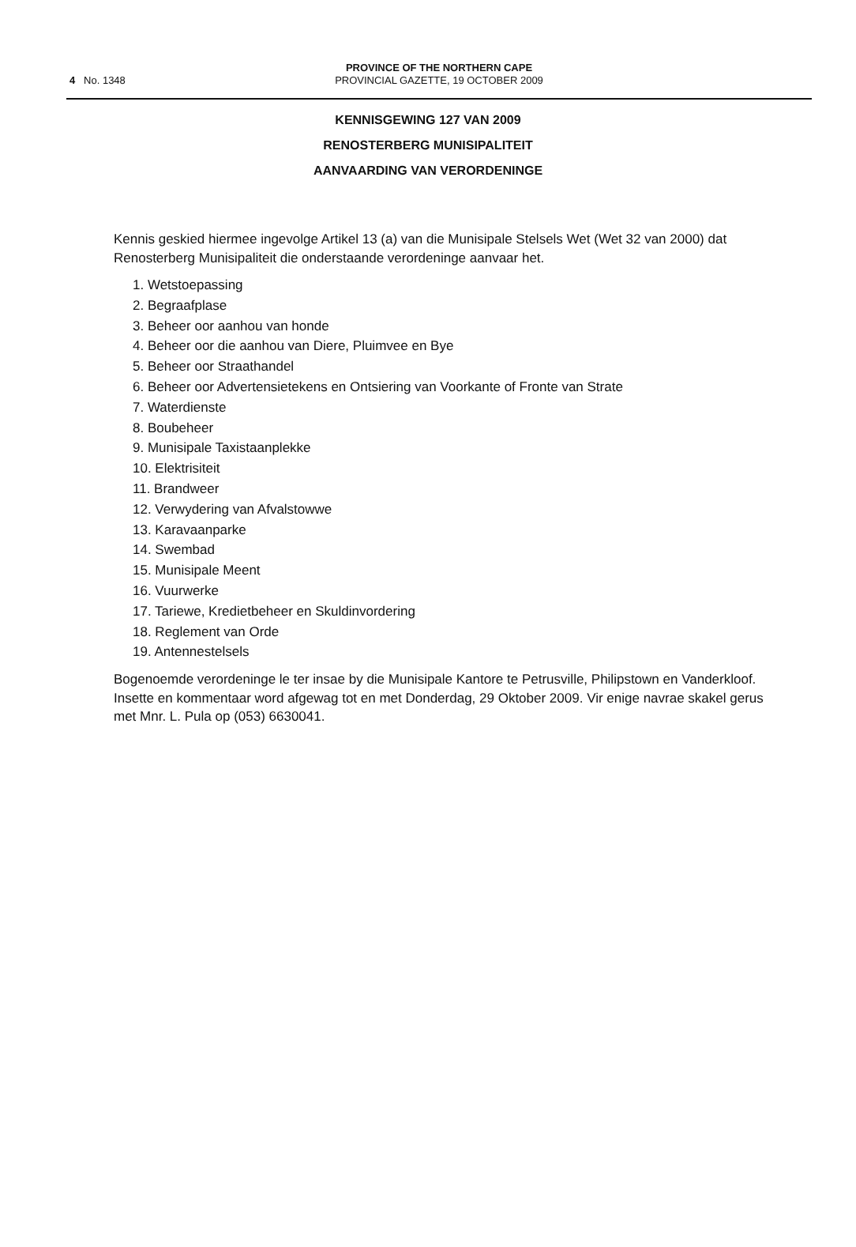4 No. 1348
PROVINCE OF THE NORTHERN CAPE
PROVINCIAL GAZETTE, 19 OCTOBER 2009
KENNISGEWING 127 VAN 2009
RENOSTERBERG MUNISIPALITEIT
AANVAARDING VAN VERORDENINGE
Kennis geskied hiermee ingevolge Artikel 13 (a) van die Munisipale Stelsels Wet (Wet 32 van 2000) dat Renosterberg Munisipaliteit die onderstaande verordeninge aanvaar het.
1. Wetstoepassing
2. Begraafplase
3. Beheer oor aanhou van honde
4. Beheer oor die aanhou van Diere, Pluimvee en Bye
5. Beheer oor Straathandel
6. Beheer oor Advertensietekens en Ontsiering van Voorkante of Fronte van Strate
7. Waterdienste
8. Boubeheer
9. Munisipale Taxistaanplekke
10. Elektrisiteit
11. Brandweer
12. Verwydering van Afvalstowwe
13. Karavaanparke
14. Swembad
15. Munisipale Meent
16. Vuurwerke
17. Tariewe, Kredietbeheer en Skuldinvordering
18. Reglement van Orde
19. Antennestelsels
Bogenoemde verordeninge le ter insae by die Munisipale Kantore te Petrusville, Philipstown en Vanderkloof. Insette en kommentaar word afgewag tot en met Donderdag, 29 Oktober 2009. Vir enige navrae skakel gerus met Mnr. L. Pula op (053) 6630041.